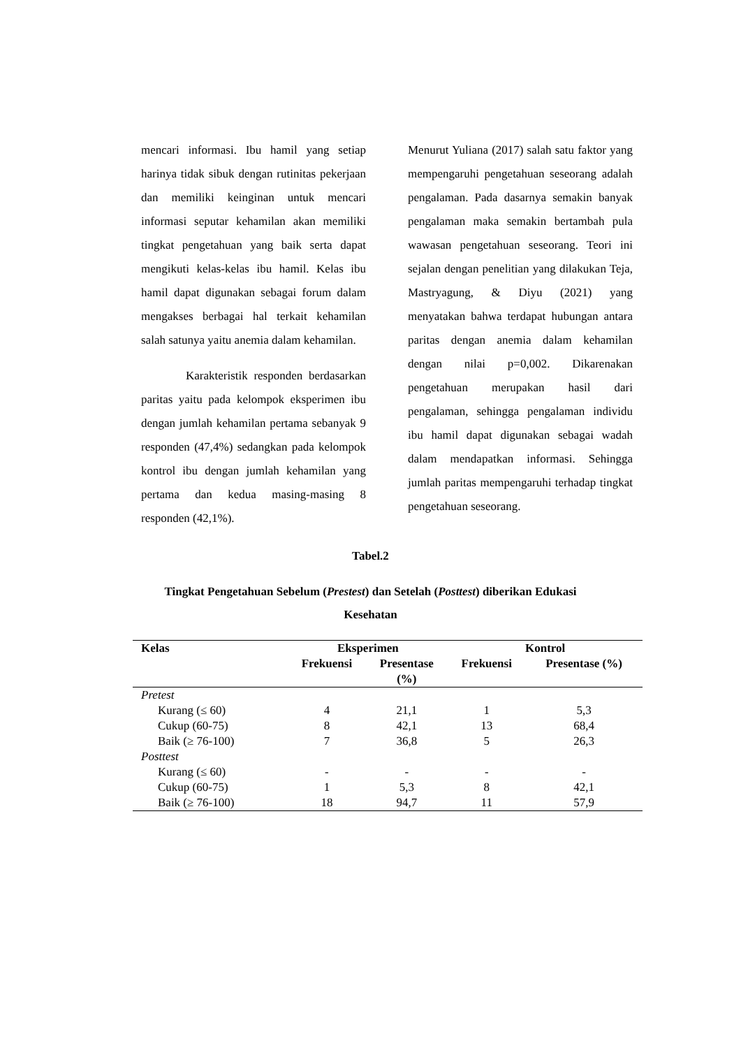mencari informasi. Ibu hamil yang setiap harinya tidak sibuk dengan rutinitas pekerjaan dan memiliki keinginan untuk mencari informasi seputar kehamilan akan memiliki tingkat pengetahuan yang baik serta dapat mengikuti kelas-kelas ibu hamil. Kelas ibu hamil dapat digunakan sebagai forum dalam mengakses berbagai hal terkait kehamilan salah satunya yaitu anemia dalam kehamilan.
Karakteristik responden berdasarkan paritas yaitu pada kelompok eksperimen ibu dengan jumlah kehamilan pertama sebanyak 9 responden (47,4%) sedangkan pada kelompok kontrol ibu dengan jumlah kehamilan yang pertama dan kedua masing-masing 8 responden (42,1%).
Menurut Yuliana (2017) salah satu faktor yang mempengaruhi pengetahuan seseorang adalah pengalaman. Pada dasarnya semakin banyak pengalaman maka semakin bertambah pula wawasan pengetahuan seseorang. Teori ini sejalan dengan penelitian yang dilakukan Teja, Mastryagung, & Diyu (2021) yang menyatakan bahwa terdapat hubungan antara paritas dengan anemia dalam kehamilan dengan nilai p=0,002. Dikarenakan pengetahuan merupakan hasil dari pengalaman, sehingga pengalaman individu ibu hamil dapat digunakan sebagai wadah dalam mendapatkan informasi. Sehingga jumlah paritas mempengaruhi terhadap tingkat pengetahuan seseorang.
Tabel.2
Tingkat Pengetahuan Sebelum (Prestest) dan Setelah (Posttest) diberikan Edukasi
Kesehatan
| Kelas | Eksperimen | | Kontrol | |
| --- | --- | --- | --- | --- |
| | Frekuensi | Presentase (%) | Frekuensi | Presentase (%) |
| Pretest | | | | |
| Kurang (≤ 60) | 4 | 21,1 | 1 | 5,3 |
| Cukup (60-75) | 8 | 42,1 | 13 | 68,4 |
| Baik (≥ 76-100) | 7 | 36,8 | 5 | 26,3 |
| Posttest | | | | |
| Kurang (≤ 60) | - | - | - | - |
| Cukup (60-75) | 1 | 5,3 | 8 | 42,1 |
| Baik (≥ 76-100) | 18 | 94,7 | 11 | 57,9 |